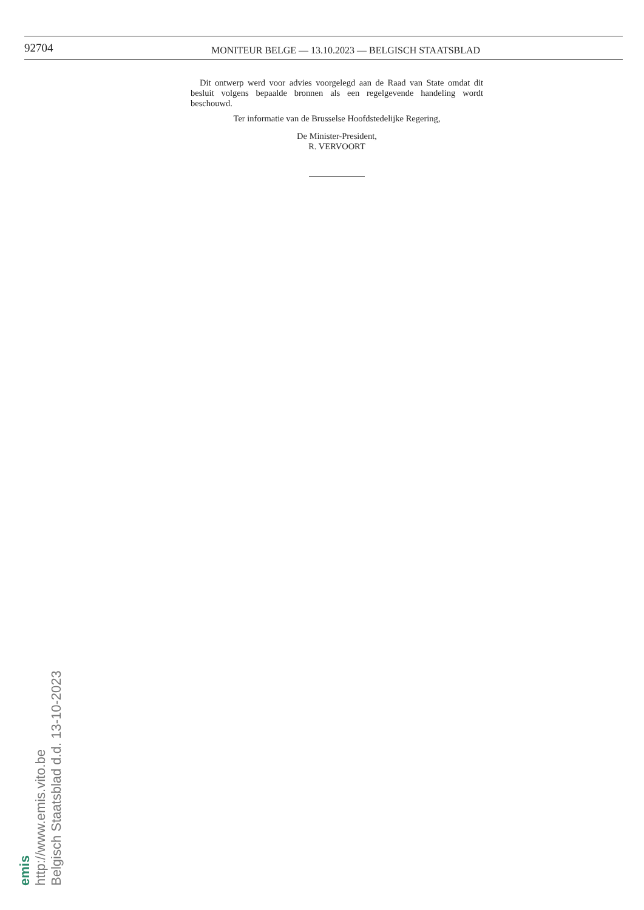92704
MONITEUR BELGE — 13.10.2023 — BELGISCH STAATSBLAD
Dit ontwerp werd voor advies voorgelegd aan de Raad van State omdat dit besluit volgens bepaalde bronnen als een regelgevende handeling wordt beschouwd.
Ter informatie van de Brusselse Hoofdstedelijke Regering,
De Minister-President,
R. VERVOORT
emis
http://www.emis.vito.be
Belgisch Staatsblad d.d. 13-10-2023